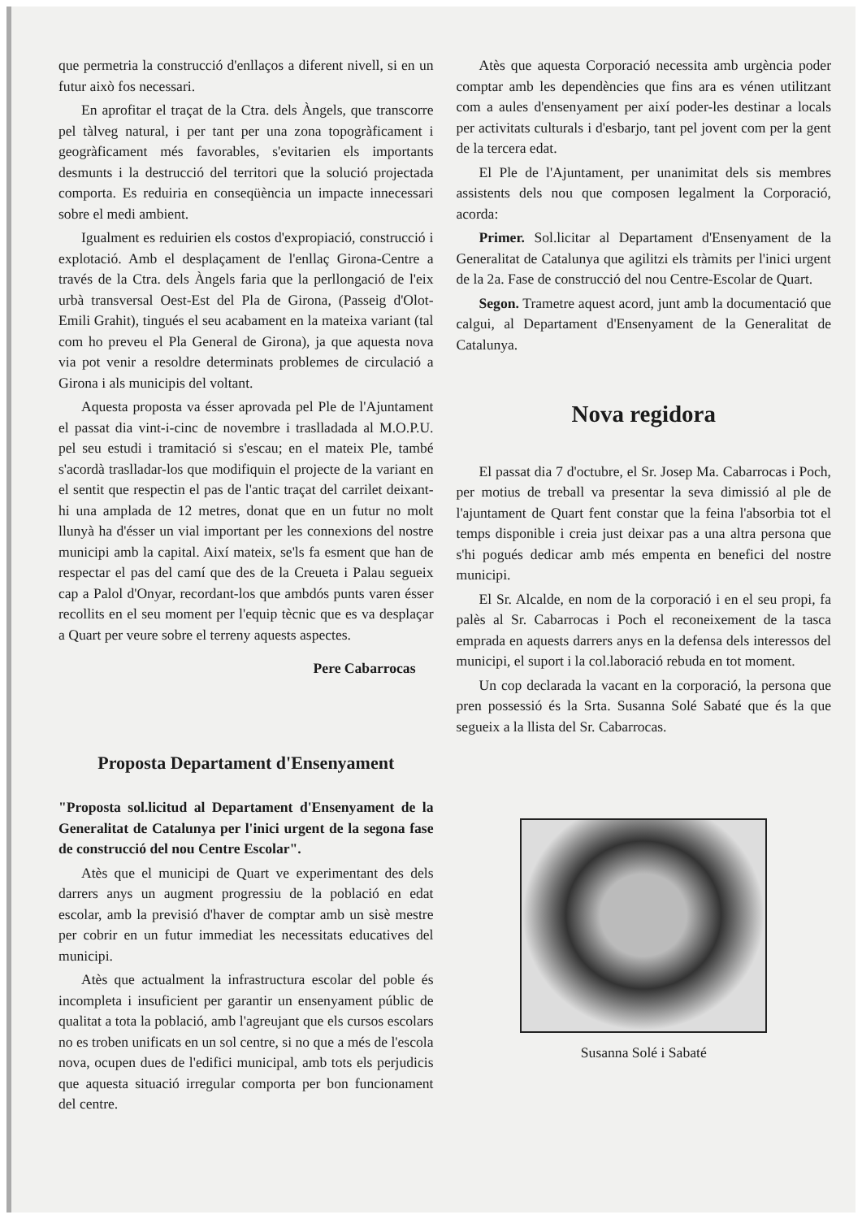que permetria la construcció d'enllaços a diferent nivell, si en un futur això fos necessari.
En aprofitar el traçat de la Ctra. dels Àngels, que transcorre pel tàlveg natural, i per tant per una zona topogràficament i geogràficament més favorables, s'evitarien els importants desmunts i la destrucció del territori que la solució projectada comporta. Es reduiria en conseqüència un impacte innecessari sobre el medi ambient.
Igualment es reduirien els costos d'expropiació, construcció i explotació. Amb el desplaçament de l'enllaç Girona-Centre a través de la Ctra. dels Àngels faria que la perllongació de l'eix urbà transversal Oest-Est del Pla de Girona, (Passeig d'Olot-Emili Grahit), tingués el seu acabament en la mateixa variant (tal com ho preveu el Pla General de Girona), ja que aquesta nova via pot venir a resoldre determinats problemes de circulació a Girona i als municipis del voltant.
Aquesta proposta va ésser aprovada pel Ple de l'Ajuntament el passat dia vint-i-cinc de novembre i traslladada al M.O.P.U. pel seu estudi i tramitació si s'escau; en el mateix Ple, també s'acordà traslladar-los que modifiquin el projecte de la variant en el sentit que respectin el pas de l'antic traçat del carrilet deixant-hi una amplada de 12 metres, donat que en un futur no molt llunyà ha d'ésser un vial important per les connexions del nostre municipi amb la capital. Així mateix, se'ls fa esment que han de respectar el pas del camí que des de la Creueta i Palau segueix cap a Palol d'Onyar, recordant-los que ambdós punts varen ésser recollits en el seu moment per l'equip tècnic que es va desplaçar a Quart per veure sobre el terreny aquests aspectes.
Pere Cabarrocas
Proposta Departament d'Ensenyament
"Proposta sol.licitud al Departament d'Ensenyament de la Generalitat de Catalunya per l'inici urgent de la segona fase de construcció del nou Centre Escolar".
Atès que el municipi de Quart ve experimentant des dels darrers anys un augment progressiu de la població en edat escolar, amb la previsió d'haver de comptar amb un sisè mestre per cobrir en un futur immediat les necessitats educatives del municipi.
Atès que actualment la infrastructura escolar del poble és incompleta i insuficient per garantir un ensenyament públic de qualitat a tota la població, amb l'agreujant que els cursos escolars no es troben unificats en un sol centre, si no que a més de l'escola nova, ocupen dues de l'edifici municipal, amb tots els perjudicis que aquesta situació irregular comporta per bon funcionament del centre.
Atès que aquesta Corporació necessita amb urgència poder comptar amb les dependències que fins ara es vénen utilitzant com a aules d'ensenyament per així poder-les destinar a locals per activitats culturals i d'esbarjo, tant pel jovent com per la gent de la tercera edat.
El Ple de l'Ajuntament, per unanimitat dels sis membres assistents dels nou que composen legalment la Corporació, acorda:
Primer. Sol.licitar al Departament d'Ensenyament de la Generalitat de Catalunya que agilitzi els tràmits per l'inici urgent de la 2a. Fase de construcció del nou Centre-Escolar de Quart.
Segon. Trametre aquest acord, junt amb la documentació que calgui, al Departament d'Ensenyament de la Generalitat de Catalunya.
Nova regidora
El passat dia 7 d'octubre, el Sr. Josep Ma. Cabarrocas i Poch, per motius de treball va presentar la seva dimissió al ple de l'ajuntament de Quart fent constar que la feina l'absorbia tot el temps disponible i creia just deixar pas a una altra persona que s'hi pogués dedicar amb més empenta en benefici del nostre municipi.
El Sr. Alcalde, en nom de la corporació i en el seu propi, fa palès al Sr. Cabarrocas i Poch el reconeixement de la tasca emprada en aquests darrers anys en la defensa dels interessos del municipi, el suport i la col.laboració rebuda en tot moment.
Un cop declarada la vacant en la corporació, la persona que pren possessió és la Srta. Susanna Solé Sabaté que és la que segueix a la llista del Sr. Cabarrocas.
Susanna Solé i Sabaté